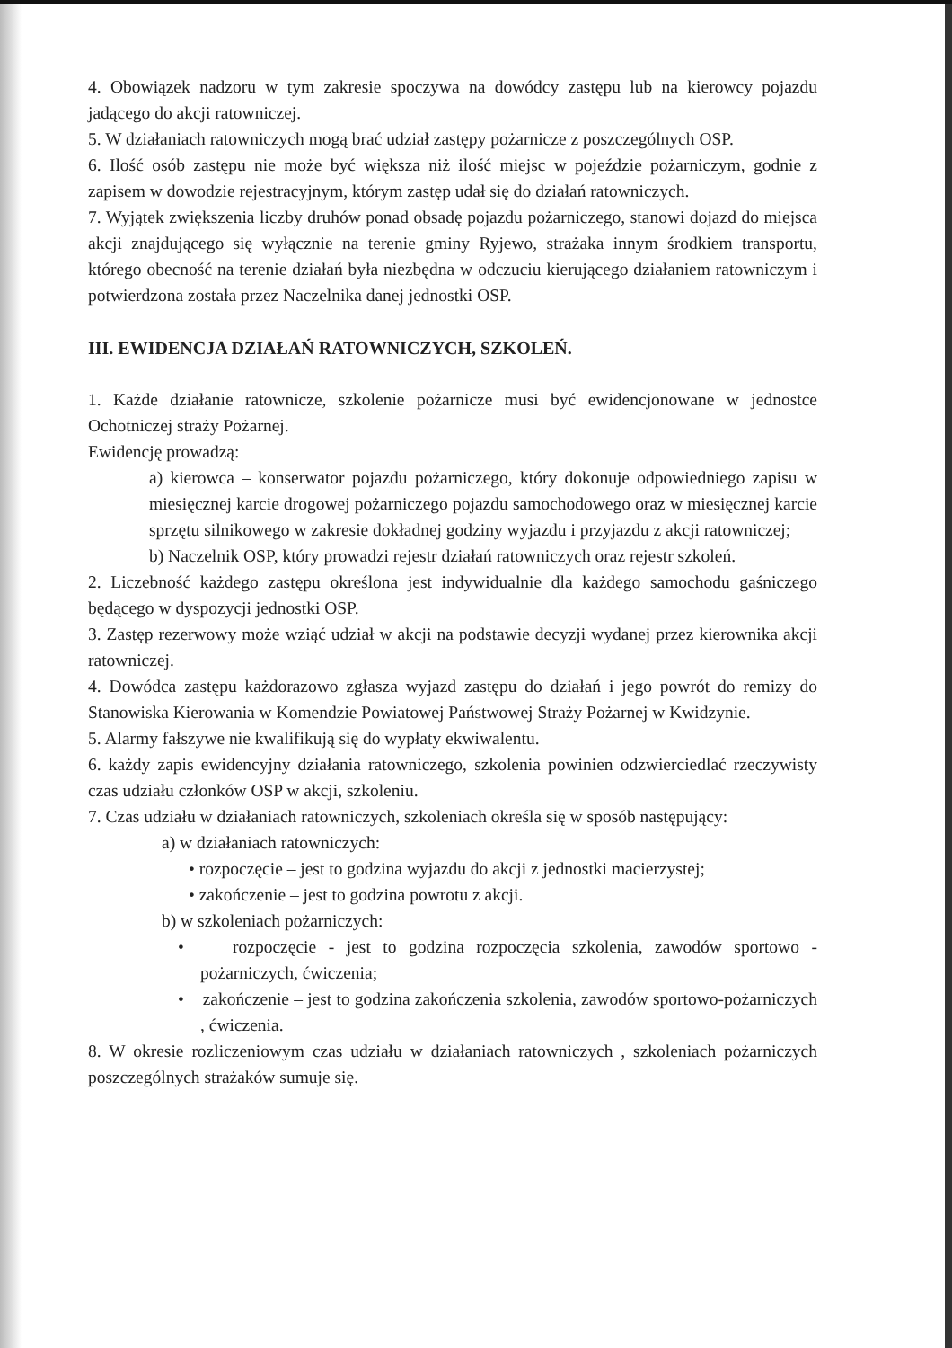4. Obowiązek nadzoru w tym zakresie spoczywa na dowódcy zastępu lub na kierowcy pojazdu jadącego do akcji ratowniczej.
5. W działaniach ratowniczych mogą brać udział zastępy pożarnicze z poszczególnych OSP.
6. Ilość osób zastępu nie może być większa niż ilość miejsc w pojeździe pożarniczym, godnie z zapisem w dowodzie rejestracyjnym, którym zastęp udał się do działań ratowniczych.
7. Wyjątek zwiększenia liczby druhów ponad obsadę pojazdu pożarniczego, stanowi dojazd do miejsca akcji znajdującego się wyłącznie na terenie gminy Ryjewo, strażaka innym środkiem transportu, którego obecność na terenie działań była niezbędna w odczuciu kierującego działaniem ratowniczym i potwierdzona została przez Naczelnika danej jednostki OSP.
III. EWIDENCJA DZIAŁAŃ RATOWNICZYCH, SZKOLEŃ.
1. Każde działanie ratownicze, szkolenie pożarnicze musi być ewidencjonowane w jednostce Ochotniczej straży Pożarnej.
Ewidencję prowadzą:
a) kierowca – konserwator pojazdu pożarniczego, który dokonuje odpowiedniego zapisu w miesięcznej karcie drogowej pożarniczego pojazdu samochodowego oraz w miesięcznej karcie sprzętu silnikowego w zakresie dokładnej godziny wyjazdu i przyjazdu z akcji ratowniczej;
b) Naczelnik OSP, który prowadzi rejestr działań ratowniczych oraz rejestr szkoleń.
2. Liczebność każdego zastępu określona jest indywidualnie dla każdego samochodu gaśniczego będącego w dyspozycji jednostki OSP.
3. Zastęp rezerwowy może wziąć udział w akcji na podstawie decyzji wydanej przez kierownika akcji ratowniczej.
4. Dowódca zastępu każdorazowo zgłasza wyjazd zastępu do działań i jego powrót do remizy do Stanowiska Kierowania w Komendzie Powiatowej Państwowej Straży Pożarnej w Kwidzynie.
5. Alarmy fałszywe nie kwalifikują się do wypłaty ekwiwalentu.
6. każdy zapis ewidencyjny działania ratowniczego, szkolenia powinien odzwierciedlać rzeczywisty czas udziału członków OSP w akcji, szkoleniu.
7. Czas udziału w działaniach ratowniczych, szkoleniach określa się w sposób następujący:
a) w działaniach ratowniczych:
• rozpoczęcie – jest to godzina wyjazdu do akcji z jednostki macierzystej;
• zakończenie – jest to godzina powrotu z akcji.
b) w szkoleniach pożarniczych:
• rozpoczęcie - jest to godzina rozpoczęcia szkolenia, zawodów sportowo - pożarniczych, ćwiczenia;
• zakończenie – jest to godzina zakończenia szkolenia, zawodów sportowo-pożarniczych , ćwiczenia.
8. W okresie rozliczeniowym czas udziału w działaniach ratowniczych , szkoleniach pożarniczych poszczególnych strażaków sumuje się.